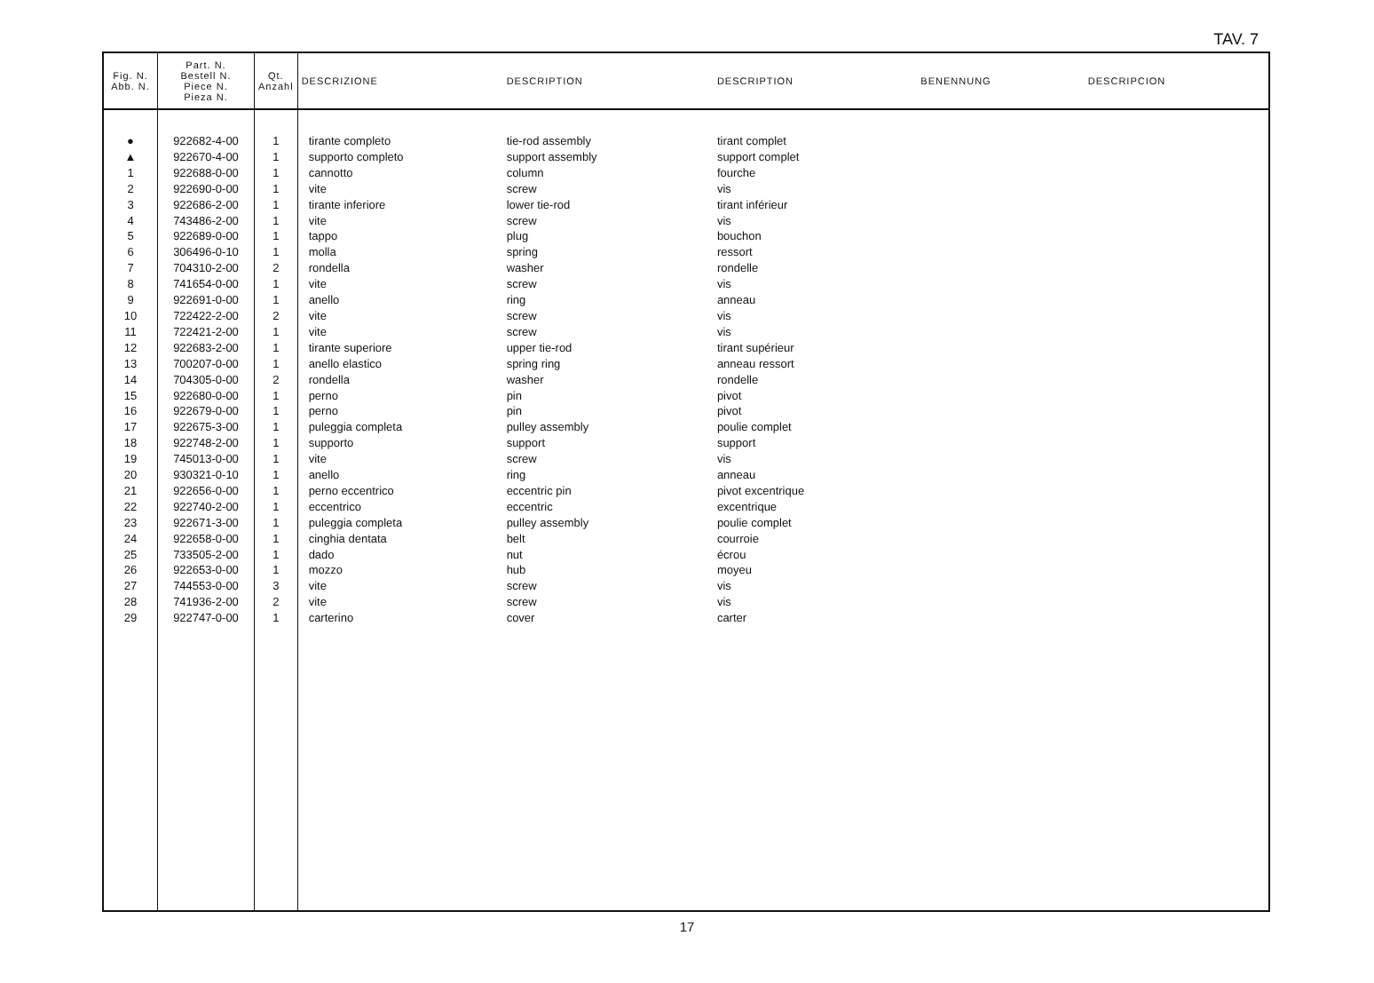TAV. 7
| Fig. N. Abb. N. | Part. N. Bestell N. Piece N. Pieza N. | Qt. Anzahl | DESCRIZIONE | DESCRIPTION | DESCRIPTION | BENENNUNG | DESCRIPCION |
| --- | --- | --- | --- | --- | --- | --- | --- |
| ● | 922682-4-00 | 1 | tirante completo | tie-rod assembly | tirant complet | | |
| ▲ | 922670-4-00 | 1 | supporto completo | support assembly | support complet | | |
| 1 | 922688-0-00 | 1 | cannotto | column | fourche | | |
| 2 | 922690-0-00 | 1 | vite | screw | vis | | |
| 3 | 922686-2-00 | 1 | tirante inferiore | lower tie-rod | tirant inférieur | | |
| 4 | 743486-2-00 | 1 | vite | screw | vis | | |
| 5 | 922689-0-00 | 1 | tappo | plug | bouchon | | |
| 6 | 306496-0-10 | 1 | molla | spring | ressort | | |
| 7 | 704310-2-00 | 2 | rondella | washer | rondelle | | |
| 8 | 741654-0-00 | 1 | vite | screw | vis | | |
| 9 | 922691-0-00 | 1 | anello | ring | anneau | | |
| 10 | 722422-2-00 | 2 | vite | screw | vis | | |
| 11 | 722421-2-00 | 1 | vite | screw | vis | | |
| 12 | 922683-2-00 | 1 | tirante superiore | upper tie-rod | tirant supérieur | | |
| 13 | 700207-0-00 | 1 | anello elastico | spring ring | anneau ressort | | |
| 14 | 704305-0-00 | 2 | rondella | washer | rondelle | | |
| 15 | 922680-0-00 | 1 | perno | pin | pivot | | |
| 16 | 922679-0-00 | 1 | perno | pin | pivot | | |
| 17 | 922675-3-00 | 1 | puleggia completa | pulley assembly | poulie complet | | |
| 18 | 922748-2-00 | 1 | supporto | support | support | | |
| 19 | 745013-0-00 | 1 | vite | screw | vis | | |
| 20 | 930321-0-10 | 1 | anello | ring | anneau | | |
| 21 | 922656-0-00 | 1 | perno eccentrico | eccentric pin | pivot excentrique | | |
| 22 | 922740-2-00 | 1 | eccentrico | eccentric | excentrique | | |
| 23 | 922671-3-00 | 1 | puleggia completa | pulley assembly | poulie complet | | |
| 24 | 922658-0-00 | 1 | cinghia dentata | belt | courroie | | |
| 25 | 733505-2-00 | 1 | dado | nut | écrou | | |
| 26 | 922653-0-00 | 1 | mozzo | hub | moyeu | | |
| 27 | 744553-0-00 | 3 | vite | screw | vis | | |
| 28 | 741936-2-00 | 2 | vite | screw | vis | | |
| 29 | 922747-0-00 | 1 | carterino | cover | carter | | |
17